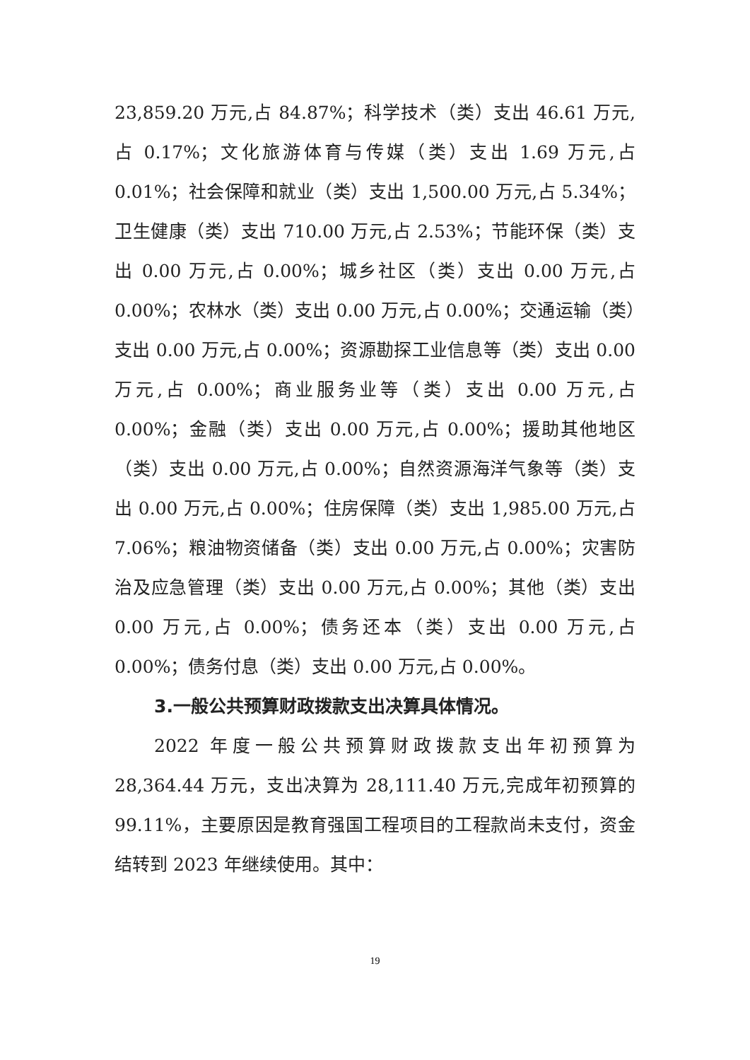23,859.20 万元,占 84.87%；科学技术（类）支出 46.61 万元,占 0.17%；文化旅游体育与传媒（类）支出 1.69 万元,占 0.01%；社会保障和就业（类）支出 1,500.00 万元,占 5.34%；卫生健康（类）支出 710.00 万元,占 2.53%；节能环保（类）支出 0.00 万元,占 0.00%；城乡社区（类）支出 0.00 万元,占 0.00%；农林水（类）支出 0.00 万元,占 0.00%；交通运输（类）支出 0.00 万元,占 0.00%；资源勘探工业信息等（类）支出 0.00 万元,占 0.00%；商业服务业等（类）支出 0.00 万元,占 0.00%；金融（类）支出 0.00 万元,占 0.00%；援助其他地区（类）支出 0.00 万元,占 0.00%；自然资源海洋气象等（类）支出 0.00 万元,占 0.00%；住房保障（类）支出 1,985.00 万元,占 7.06%；粮油物资储备（类）支出 0.00 万元,占 0.00%；灾害防治及应急管理（类）支出 0.00 万元,占 0.00%；其他（类）支出 0.00 万元,占 0.00%；债务还本（类）支出 0.00 万元,占 0.00%；债务付息（类）支出 0.00 万元,占 0.00%。
3.一般公共预算财政拨款支出决算具体情况。
2022 年度一般公共预算财政拨款支出年初预算为 28,364.44 万元，支出决算为 28,111.40 万元,完成年初预算的 99.11%，主要原因是教育强国工程项目的工程款尚未支付，资金结转到 2023 年继续使用。其中：
19